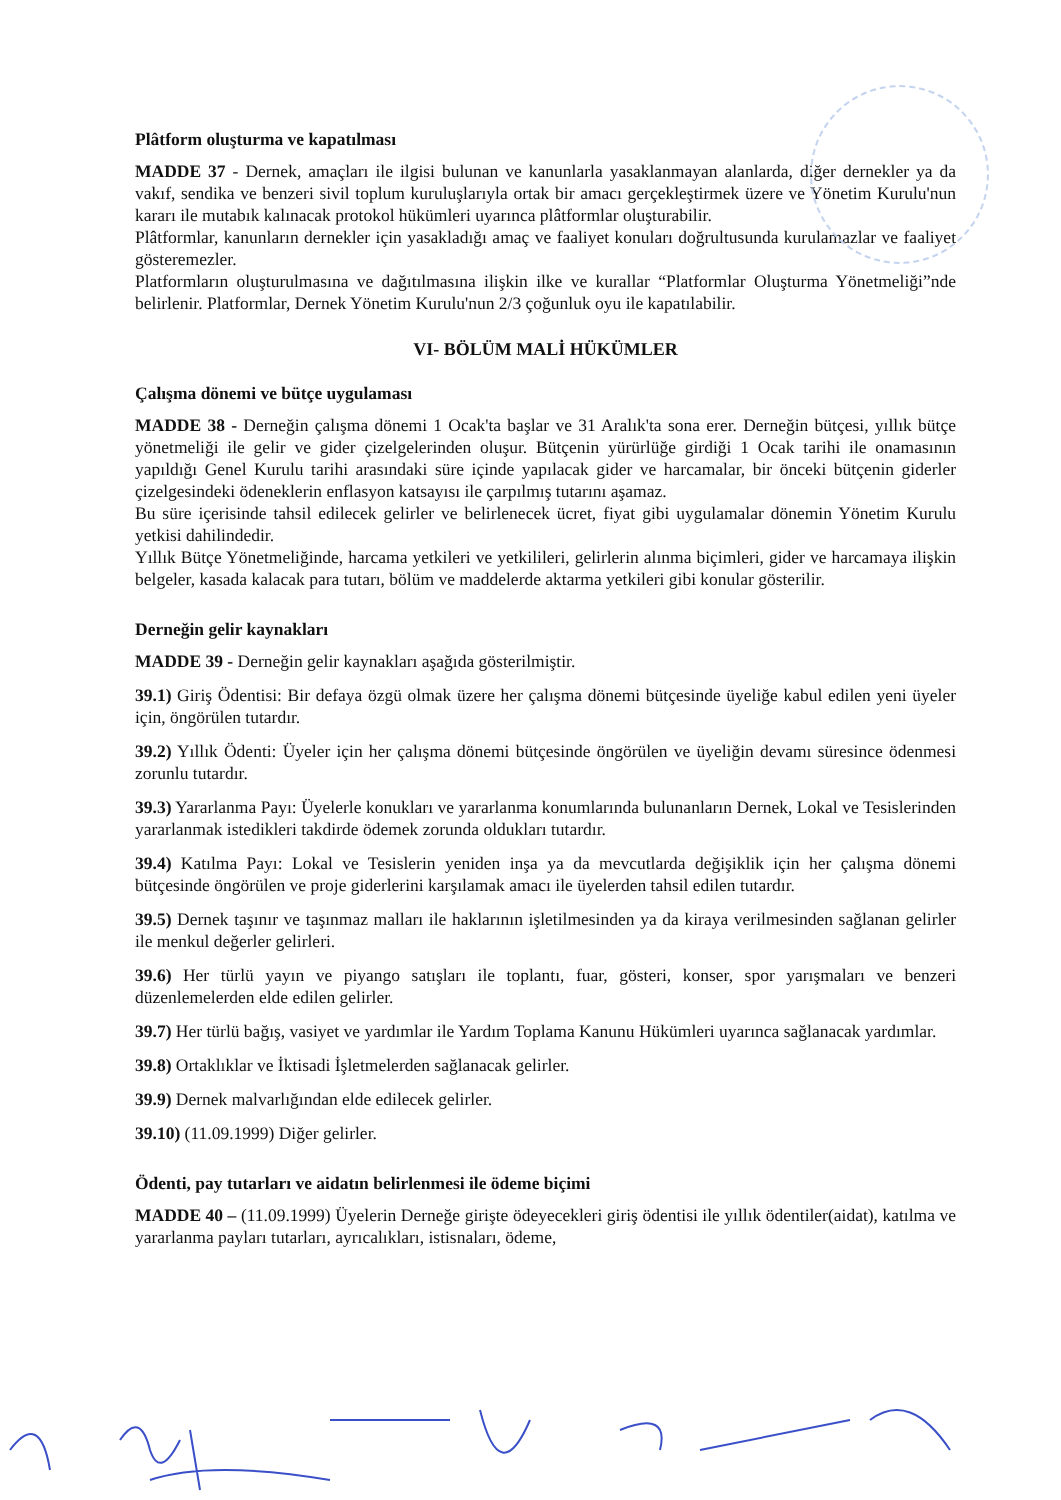Plâtform oluşturma ve kapatılması
MADDE 37 - Dernek, amaçları ile ilgisi bulunan ve kanunlarla yasaklanmayan alanlarda, diğer dernekler ya da vakıf, sendika ve benzeri sivil toplum kuruluşlarıyla ortak bir amacı gerçekleştirmek üzere ve Yönetim Kurulu'nun kararı ile mutabık kalınacak protokol hükümleri uyarınca plâtformlar oluşturabilir.
Plâtformlar, kanunların dernekler için yasakladığı amaç ve faaliyet konuları doğrultusunda kurulamazlar ve faaliyet gösteremezler.
Platformların oluşturulmasına ve dağıtılmasına ilişkin ilke ve kurallar “Platformlar Oluşturma Yönetmeliği”nde belirlenir. Platformlar, Dernek Yönetim Kurulu'nun 2/3 çoğunluk oyu ile kapatılabilir.
VI- BÖLÜM MALİ HÜKÜMLER
Çalışma dönemi ve bütçe uygulaması
MADDE 38 - Derneğin çalışma dönemi 1 Ocak'ta başlar ve 31 Aralık'ta sona erer. Derneğin bütçesi, yıllık bütçe yönetmeliği ile gelir ve gider çizelgelerinden oluşur. Bütçenin yürürlüğe girdiği 1 Ocak tarihi ile onamasının yapıldığı Genel Kurulu tarihi arasındaki süre içinde yapılacak gider ve harcamalar, bir önceki bütçenin giderler çizelgesindeki ödeneklerin enflasyon katsayısı ile çarpılmış tutarını aşamaz.
Bu süre içerisinde tahsil edilecek gelirler ve belirlenecek ücret, fiyat gibi uygulamalar dönemin Yönetim Kurulu yetkisi dahilindedir.
Yıllık Bütçe Yönetmeliğinde, harcama yetkileri ve yetkilileri, gelirlerin alınma biçimleri, gider ve harcamaya ilişkin belgeler, kasada kalacak para tutarı, bölüm ve maddelerde aktarma yetkileri gibi konular gösterilir.
Derneğin gelir kaynakları
MADDE 39 - Derneğin gelir kaynakları aşağıda gösterilmiştir.
39.1) Giriş Ödentisi: Bir defaya özgü olmak üzere her çalışma dönemi bütçesinde üyeliğe kabul edilen yeni üyeler için, öngörülen tutardır.
39.2) Yıllık Ödenti: Üyeler için her çalışma dönemi bütçesinde öngörülen ve üyeliğin devamı süresince ödenmesi zorunlu tutardır.
39.3) Yararlanma Payı: Üyelerle konukları ve yararlanma konumlarında bulunanların Dernek, Lokal ve Tesislerinden yararlanmak istedikleri takdirde ödemek zorunda oldukları tutardır.
39.4) Katılma Payı: Lokal ve Tesislerin yeniden inşa ya da mevcutlarda değişiklik için her çalışma dönemi bütçesinde öngörülen ve proje giderlerini karşılamak amacı ile üyelerden tahsil edilen tutardır.
39.5) Dernek taşınır ve taşınmaz malları ile haklarının işletilmesinden ya da kiraya verilmesinden sağlanan gelirler ile menkul değerler gelirleri.
39.6) Her türlü yayın ve piyango satışları ile toplantı, fuar, gösteri, konser, spor yarışmaları ve benzeri düzenlemelerden elde edilen gelirler.
39.7) Her türlü bağış, vasiyet ve yardımlar ile Yardım Toplama Kanunu Hükümleri uyarınca sağlanacak yardımlar.
39.8) Ortaklıklar ve İktisadi İşletmelerden sağlanacak gelirler.
39.9) Dernek malvarlığından elde edilecek gelirler.
39.10) (11.09.1999) Diğer gelirler.
Ödenti, pay tutarları ve aidatın belirlenmesi ile ödeme biçimi
MADDE 40 – (11.09.1999) Üyelerin Derneğe girişte ödeyecekleri giriş ödentisi ile yıllık ödentiler(aidat), katılma ve yararlanma payları tutarları, ayrıcalıkları, istisnaları, ödeme,